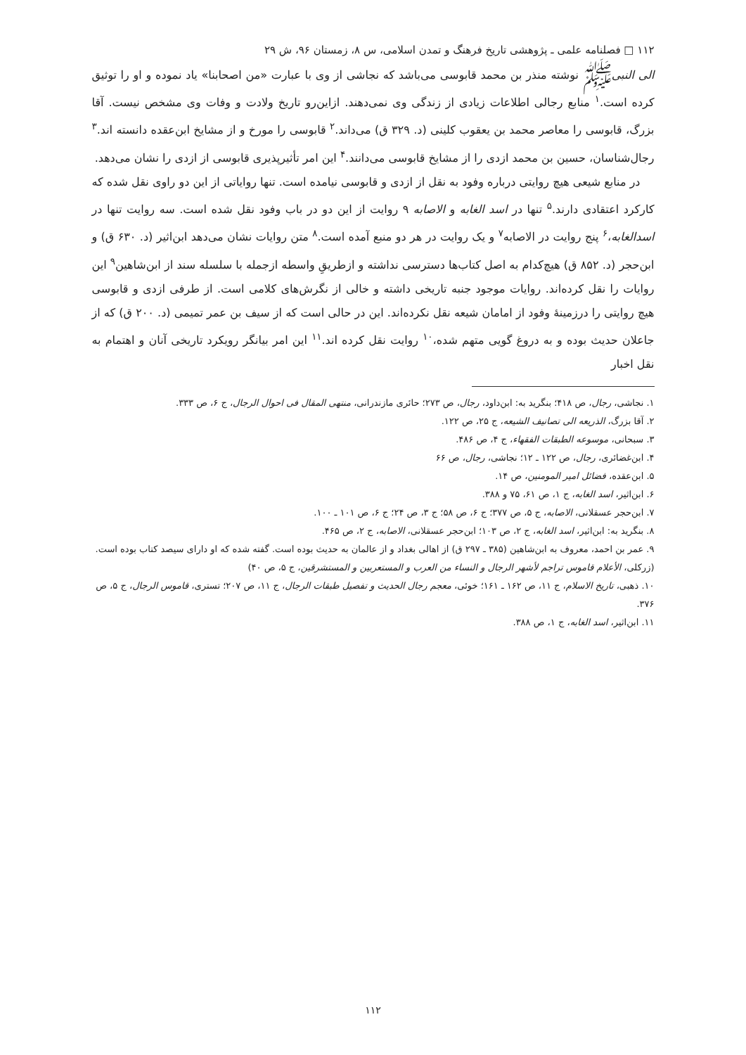۱۱۲ □ فصلنامه علمی ـ پژوهشی تاریخ فرهنگ و تمدن اسلامی، س ۸، زمستان ۹۶، ش ۲۹
الی النبیﷺ نوشته منذر بن محمد قابوسی می‌باشد که نجاشی از وی با عبارت «من اصحابنا» یاد نموده و او را توثیق کرده است.<sup>۱</sup> منابع رجالی اطلاعات زیادی از زندگی وی نمی‌دهند. ازاین‌رو تاریخ ولادت و وفات وی مشخص نیست. آقا بزرگ، قابوسی را معاصر محمد بن یعقوب کلینی (د. ۳۲۹ ق) می‌داند.<sup>۲</sup> قابوسی را مورخ و از مشایخ ابن‌عقده دانسته اند.<sup>۳</sup> رجال‌شناسان، حسین بن محمد ازدی را از مشایخ قابوسی می‌دانند.<sup>۴</sup> این امر تأثیرپذیری قابوسی از ازدی را نشان می‌دهد.
در منابع شیعی هیچ روایتی درباره وفود به نقل از ازدی و قابوسی نیامده است. تنها روایاتی از این دو راوی نقل شده که کارکرد اعتقادی دارند.<sup>۵</sup> تنها در اسد الغابه و الاصابه ۹ روایت از این دو در باب وفود نقل شده است. سه روایت تنها در اسدالغابه،<sup>۶</sup> پنج روایت در الاصابه<sup>۷</sup> و یک روایت در هر دو منبع آمده است.<sup>۸</sup> متن روایات نشان می‌دهد ابن‌اثیر (د. ۶۳۰ ق) و ابن‌حجر (د. ۸۵۲ ق) هیچ‌کدام به اصل کتاب‌ها دسترسی نداشته و ازطریقِ واسطه ازجمله با سلسله سند از ابن‌شاهین<sup>۹</sup> این روایات را نقل کرده‌اند. روایات موجود جنبه تاریخی داشته و خالی از نگرش‌های کلامی است. از طرفی ازدی و قابوسی هیچ روایتی را درزمینهٔ وفود از امامان شیعه نقل نکرده‌اند. این در حالی است که از سیف بن عمر تمیمی (د. ۲۰۰ ق) که از جاعلان حدیث بوده و به دروغ گویی متهم شده،<sup>۱۰</sup> روایت نقل کرده اند.<sup>۱۱</sup> این امر بیانگر رویکرد تاریخی آنان و اهتمام به نقل اخبار
۱. نجاشی، رجال، ص ۴۱۸؛ بنگرید به: ابن‌داود، رجال، ص ۲۷۳؛ حائری مازندرانی، منتهی المقال فی احوال الرجال، ج ۶، ص ۳۳۳.
۲. آقا بزرگ، الذریعه الی تصانیف الشیعه، ج ۲۵، ص ۱۲۲.
۳. سبحانی، موسوعه الطبقات الفقهاء، ج ۴، ص ۴۸۶.
۴. ابن‌غضائری، رجال، ص ۱۲۲ ـ ۱۲؛ نجاشی، رجال، ص ۶۶
۵. ابن‌عقده، فضائل امیر المومنین، ص ۱۴.
۶. ابن‌اثیر، اسد الغابه، ج ۱، ص ۶۱، ۷۵ و ۳۸۸.
۷. ابن‌حجر عسقلانی، الاصابه، ج ۵، ص ۳۷۷؛ ج ۶، ص ۵۸؛ ج ۳، ص ۲۴؛ ج ۶، ص ۱۰۱ ـ ۱۰۰.
۸. بنگرید به: ابن‌اثیر، اسد الغابه، ج ۲، ص ۱۰۳؛ ابن‌حجر عسقلانی، الاصابه، ج ۲، ص ۴۶۵.
۹. عمر بن احمد، معروف به ابن‌شاهین (۳۸۵ ـ ۲۹۷ ق) از اهالی بغداد و از عالمان به حدیث بوده است. گفته شده که او دارای سیصد کتاب بوده است. (زرکلی، الأعلام قاموس تراجم لأشهر الرجال و النساء من العرب و المستعربین و المستشرقین، ج ۵، ص ۴۰)
۱۰. ذهبی، تاریخ الاسلام، ج ۱۱، ص ۱۶۲ ـ ۱۶۱؛ خوئی، معجم رجال الحدیث و تفصیل طبقات الرجال، ج ۱۱، ص ۲۰۷؛ تستری، قاموس الرجال، ج ۵، ص ۳۷۶.
۱۱. ابن‌اثیر، اسد الغابه، ج ۱، ص ۳۸۸.
۱۱۲